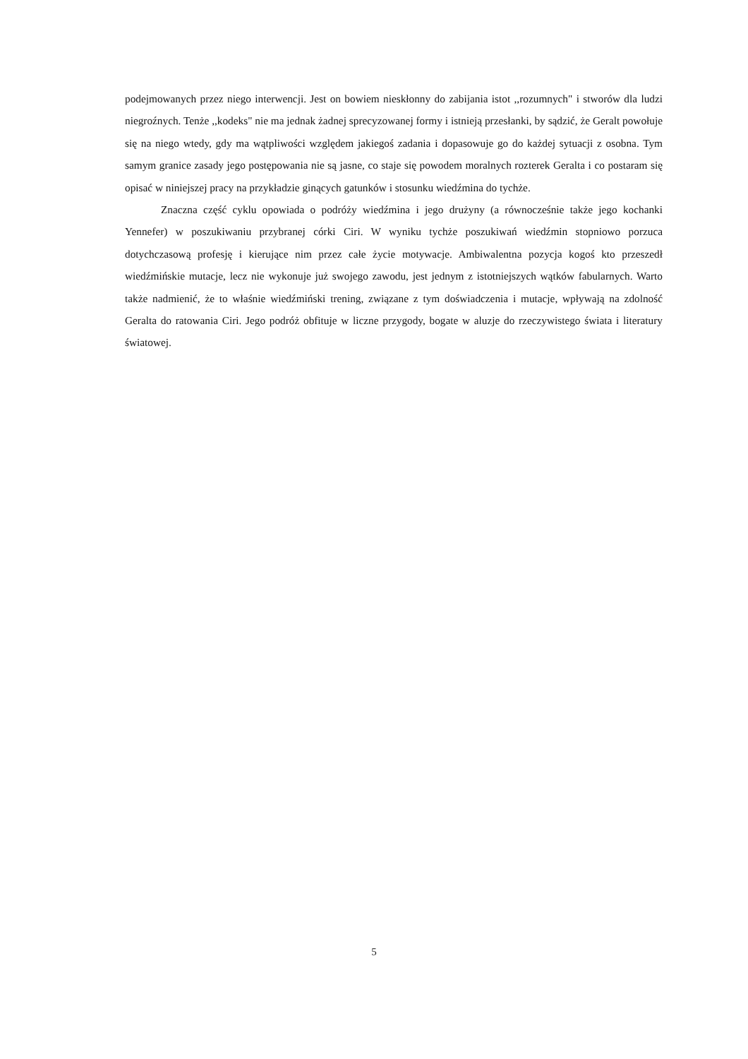podejmowanych przez niego interwencji. Jest on bowiem nieskłonny do zabijania istot ,,rozumnych" i stworów dla ludzi niegroźnych. Tenże ,,kodeks" nie ma jednak żadnej sprecyzowanej formy i istnieją przesłanki, by sądzić, że Geralt powołuje się na niego wtedy, gdy ma wątpliwości względem jakiegoś zadania i dopasowuje go do każdej sytuacji z osobna. Tym samym granice zasady jego postępowania nie są jasne, co staje się powodem moralnych rozterek Geralta i co postaram się opisać w niniejszej pracy na przykładzie ginących gatunków i stosunku wiedźmina do tychże.
Znaczna część cyklu opowiada o podróży wiedźmina i jego drużyny (a równocześnie także jego kochanki Yennefer) w poszukiwaniu przybranej córki Ciri. W wyniku tychże poszukiwań wiedźmin stopniowo porzuca dotychczasową profesję i kierujące nim przez całe życie motywacje. Ambiwalentna pozycja kogoś kto przeszedł wiedźmińskie mutacje, lecz nie wykonuje już swojego zawodu, jest jednym z istotniejszych wątków fabularnych. Warto także nadmienić, że to właśnie wiedźmiński trening, związane z tym doświadczenia i mutacje, wpływają na zdolność Geralta do ratowania Ciri. Jego podróż obfituje w liczne przygody, bogate w aluzje do rzeczywistego świata i literatury światowej.
5